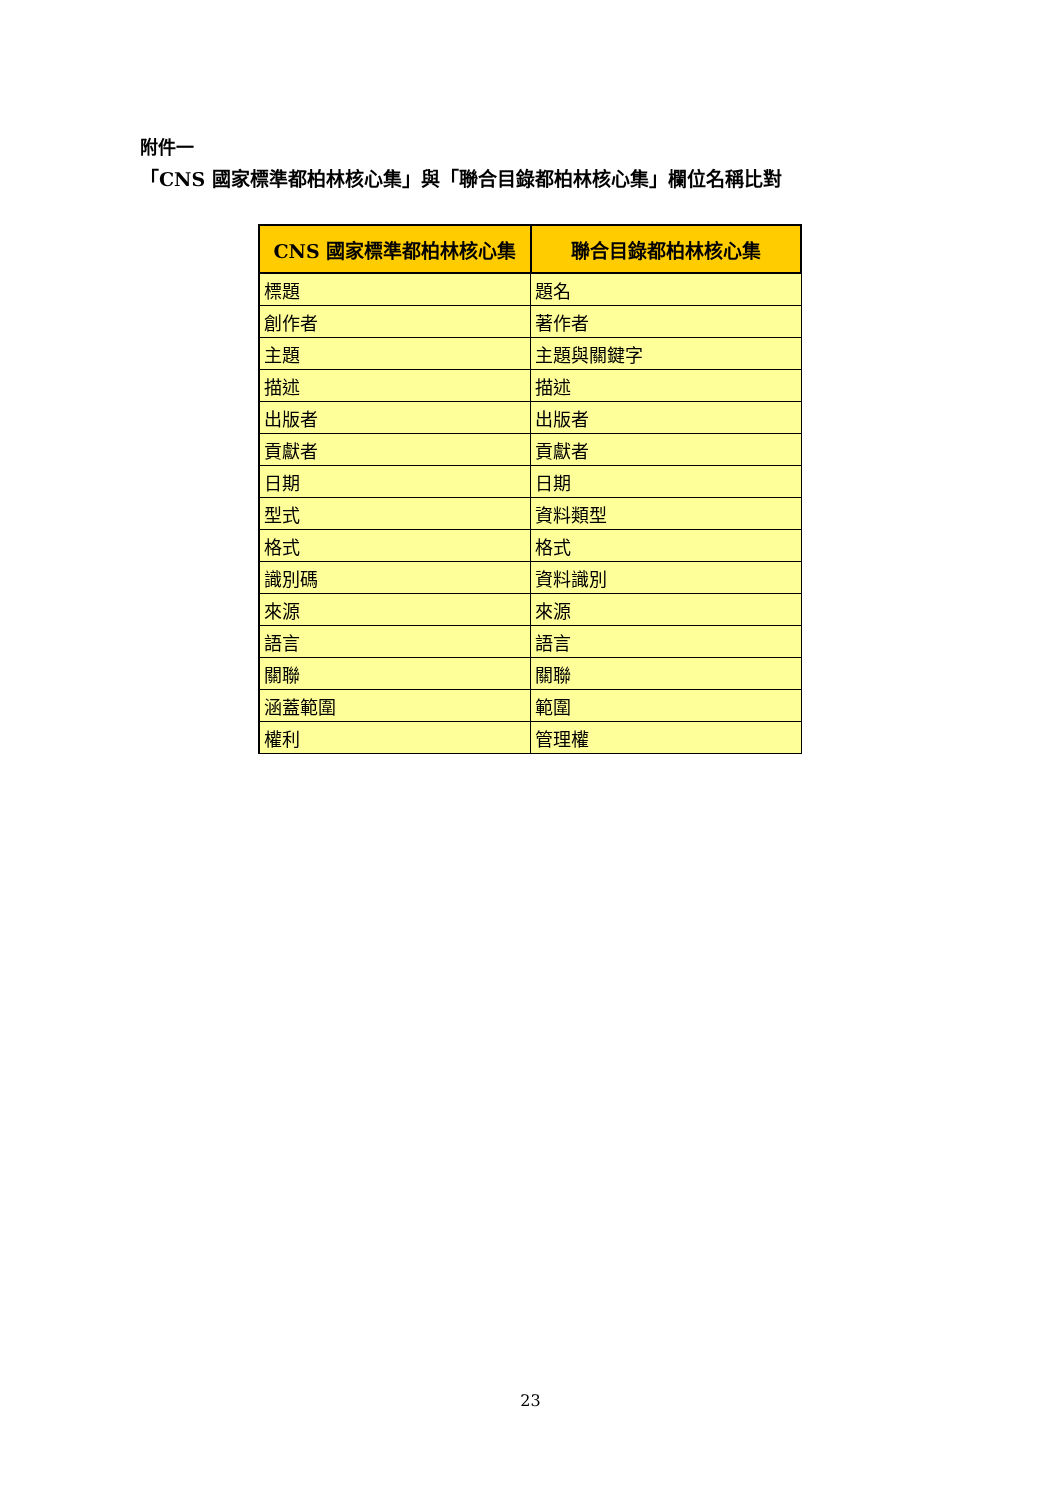附件一
「CNS 國家標準都柏林核心集」與「聯合目錄都柏林核心集」欄位名稱比對
| CNS 國家標準都柏林核心集 | 聯合目錄都柏林核心集 |
| --- | --- |
| 標題 | 題名 |
| 創作者 | 著作者 |
| 主題 | 主題與關鍵字 |
| 描述 | 描述 |
| 出版者 | 出版者 |
| 貢獻者 | 貢獻者 |
| 日期 | 日期 |
| 型式 | 資料類型 |
| 格式 | 格式 |
| 識別碼 | 資料識別 |
| 來源 | 來源 |
| 語言 | 語言 |
| 關聯 | 關聯 |
| 涵蓋範圍 | 範圍 |
| 權利 | 管理權 |
23